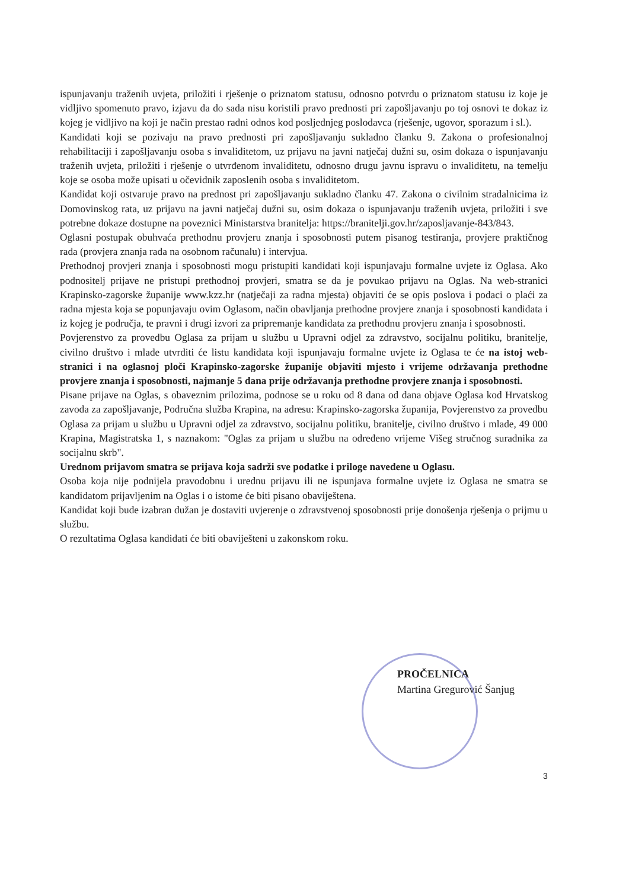ispunjavanju traženih uvjeta, priložiti i rješenje o priznatom statusu, odnosno potvrdu o priznatom statusu iz koje je vidljivo spomenuto pravo, izjavu da do sada nisu koristili pravo prednosti pri zapošljavanju po toj osnovi te dokaz iz kojeg je vidljivo na koji je način prestao radni odnos kod posljednjeg poslodavca (rješenje, ugovor, sporazum i sl.).
Kandidati koji se pozivaju na pravo prednosti pri zapošljavanju sukladno članku 9. Zakona o profesionalnoj rehabilitaciji i zapošljavanju osoba s invaliditetom, uz prijavu na javni natječaj dužni su, osim dokaza o ispunjavanju traženih uvjeta, priložiti i rješenje o utvrđenom invaliditetu, odnosno drugu javnu ispravu o invaliditetu, na temelju koje se osoba može upisati u očevidnik zaposlenih osoba s invaliditetom.
Kandidat koji ostvaruje pravo na prednost pri zapošljavanju sukladno članku 47. Zakona o civilnim stradalnicima iz Domovinskog rata, uz prijavu na javni natječaj dužni su, osim dokaza o ispunjavanju traženih uvjeta, priložiti i sve potrebne dokaze dostupne na poveznici Ministarstva branitelja: https://branitelji.gov.hr/zaposljavanje-843/843.
Oglasni postupak obuhvaća prethodnu provjeru znanja i sposobnosti putem pisanog testiranja, provjere praktičnog rada (provjera znanja rada na osobnom računalu) i intervjua.
Prethodnoj provjeri znanja i sposobnosti mogu pristupiti kandidati koji ispunjavaju formalne uvjete iz Oglasa. Ako podnositelj prijave ne pristupi prethodnoj provjeri, smatra se da je povukao prijavu na Oglas. Na web-stranici Krapinsko-zagorske županije www.kzz.hr (natječaji za radna mjesta) objaviti će se opis poslova i podaci o plaći za radna mjesta koja se popunjavaju ovim Oglasom, način obavljanja prethodne provjere znanja i sposobnosti kandidata i iz kojeg je područja, te pravni i drugi izvori za pripremanje kandidata za prethodnu provjeru znanja i sposobnosti.
Povjerenstvo za provedbu Oglasa za prijam u službu u Upravni odjel za zdravstvo, socijalnu politiku, branitelje, civilno društvo i mlade utvrditi će listu kandidata koji ispunjavaju formalne uvjete iz Oglasa te će na istoj web-stranici i na oglasnoj ploči Krapinsko-zagorske županije objaviti mjesto i vrijeme održavanja prethodne provjere znanja i sposobnosti, najmanje 5 dana prije održavanja prethodne provjere znanja i sposobnosti.
Pisane prijave na Oglas, s obaveznim prilozima, podnose se u roku od 8 dana od dana objave Oglasa kod Hrvatskog zavoda za zapošljavanje, Područna služba Krapina, na adresu: Krapinsko-zagorska županija, Povjerenstvo za provedbu Oglasa za prijam u službu u Upravni odjel za zdravstvo, socijalnu politiku, branitelje, civilno društvo i mlade, 49 000 Krapina, Magistratska 1, s naznakom: "Oglas za prijam u službu na određeno vrijeme Višeg stručnog suradnika za socijalnu skrb".
Urednom prijavom smatra se prijava koja sadrži sve podatke i priloge navedene u Oglasu.
Osoba koja nije podnijela pravodobnu i urednu prijavu ili ne ispunjava formalne uvjete iz Oglasa ne smatra se kandidatom prijavljenim na Oglas i o istome će biti pisano obaviještena.
Kandidat koji bude izabran dužan je dostaviti uvjerenje o zdravstvenoj sposobnosti prije donošenja rješenja o prijmu u službu.
O rezultatima Oglasa kandidati će biti obaviješteni u zakonskom roku.
PROČELNICA
Martina Gregurović Šanjug
3